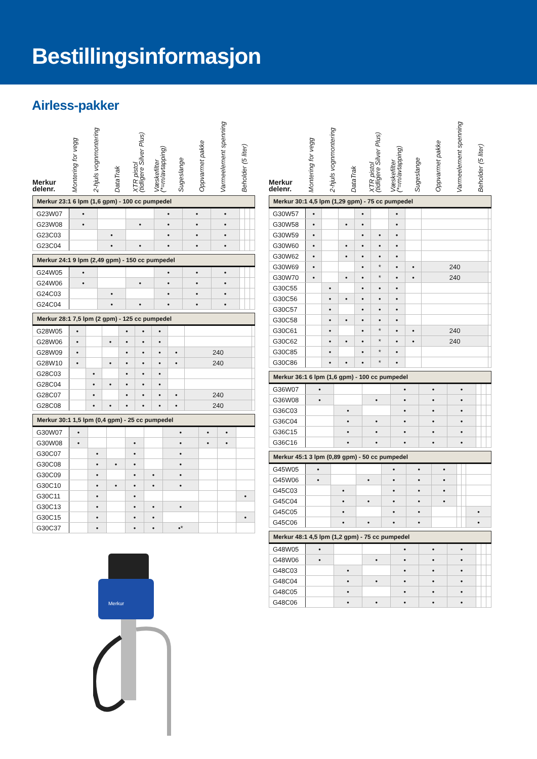Bestillingsinformasjon
Airless-pakker
Merkur
delenr.
Montering for vegg
2-hjuls vognmontering
DataTrak
XTR pistol
(tidligere Silver Plus)
Væskefilter
(*=m/avtapping)
Sugeslange
Oppvarmet pakke
Varmeelement spenning
Beholder (5 liter)
| Merkur 23:1 6 lpm (1,6 gpm) - 100 cc pumpedel | | | | | | | | | |
| --- | --- | --- | --- | --- | --- | --- | --- | --- | --- |
| G23W07 | • | | | • | • | • | | | |
| G23W08 | • | | • | • | • | • | | | |
| G23C03 | | • | | • | • | • | | | |
| G23C04 | | • | • | • | • | • | | | |
| Merkur 24:1 9 lpm (2,49 gpm) - 150 cc pumpedel | | | | | | | | | |
| --- | --- | --- | --- | --- | --- | --- | --- | --- | --- |
| G24W05 | • | | | • | • | • | | | |
| G24W06 | • | | • | • | • | • | | | |
| G24C03 | | • | | • | • | • | | | |
| G24C04 | | • | • | • | • | • | | | |
| Merkur 28:1 7,5 lpm (2 gpm) - 125 cc pumpedel | | | | | | | | | |
| --- | --- | --- | --- | --- | --- | --- | --- | --- | --- |
| G28W05 | • | | | • | • | • | | | |
| G28W06 | • | | • | • | • | • | | | |
| G28W09 | • | | | • | • | • | • | 240 | |
| G28W10 | • | | • | • | • | • | • | 240 | |
| G28C03 | | • | | • | • | • | | | |
| G28C04 | | • | • | • | • | • | | | |
| G28C07 | | • | | • | • | • | • | 240 | |
| G28C08 | | • | • | • | • | • | • | 240 | |
| Merkur 30:1 1,5 lpm (0,4 gpm) - 25 cc pumpedel | | | | | | | | | |
| --- | --- | --- | --- | --- | --- | --- | --- | --- | --- |
| G30W07 | • | | | | | • | • | • | |
| G30W08 | • | | | • | | • | • | • | |
| G30C07 | | • | | • | | • | | | |
| G30C08 | | • | • | • | | • | | | |
| G30C09 | | • | | • | • | • | | | |
| G30C10 | | • | • | • | • | • | | | |
| G30C11 | | • | | • | | | | | • |
| G30C13 | | • | | • | • | • | | | |
| G30C15 | | • | | • | • | | | | • |
| G30C37 | | • | | • | • | •* | | | |
Merkur
Merkur
delenr.
Montering for vegg
2-hjuls vognmontering
DataTrak
XTR pistol
(tidligere Silver Plus)
Væskefilter
(*=m/avtapping)
Sugeslange
Oppvarmet pakke
Varmeelement spenning
Beholder (5 liter)
| Merkur 30:1 4,5 lpm (1,29 gpm) - 75 cc pumpedel | | | | | | | | | |
| --- | --- | --- | --- | --- | --- | --- | --- | --- | --- |
| G30W57 | • | | | • | | • | | | |
| G30W58 | • | | • | • | | • | | | |
| G30W59 | • | | | • | • | • | | | |
| G30W60 | • | | • | • | • | • | | | |
| G30W62 | • | | • | • | • | • | | | |
| G30W69 | • | | | • | * | • | • | 240 | |
| G30W70 | • | | • | • | * | • | • | 240 | |
| G30C55 | | • | | • | • | • | | | |
| G30C56 | | • | • | • | • | • | | | |
| G30C57 | | • | | • | • | • | | | |
| G30C58 | | • | • | • | • | • | | | |
| G30C61 | | • | | • | * | • | • | 240 | |
| G30C62 | | • | • | • | * | • | • | 240 | |
| G30C85 | | • | | • | * | • | | | |
| G30C86 | | • | • | • | * | • | | | |
| Merkur 36:1 6 lpm (1,6 gpm) - 100 cc pumpedel | | | | | | | | | |
| --- | --- | --- | --- | --- | --- | --- | --- | --- | --- |
| G36W07 | • | | | • | • | • | | | |
| G36W08 | • | | • | • | • | • | | | |
| G36C03 | | • | | • | • | • | | | |
| G36C04 | | • | • | • | • | • | | | |
| G36C15 | | • | • | • | • | • | | | |
| G36C16 | | • | • | • | • | • | | | |
| Merkur 45:1 3 lpm (0,89 gpm) - 50 cc pumpedel | | | | | | | | | |
| --- | --- | --- | --- | --- | --- | --- | --- | --- | --- |
| G45W05 | • | | | • | • | • | | | |
| G45W06 | • | | • | • | • | • | | | |
| G45C03 | | • | | • | • | • | | | |
| G45C04 | | • | • | • | • | • | | | |
| G45C05 | | • | | • | • | | | | • |
| G45C06 | | • | • | • | • | | | | • |
| Merkur 48:1 4,5 lpm (1,2 gpm) - 75 cc pumpedel | | | | | | | | | |
| --- | --- | --- | --- | --- | --- | --- | --- | --- | --- |
| G48W05 | • | | | • | • | • | | | |
| G48W06 | • | | • | • | • | • | | | |
| G48C03 | | • | | • | • | • | | | |
| G48C04 | | • | • | • | • | • | | | |
| G48C05 | | • | | • | • | • | | | |
| G48C06 | | • | • | • | • | • | | | |